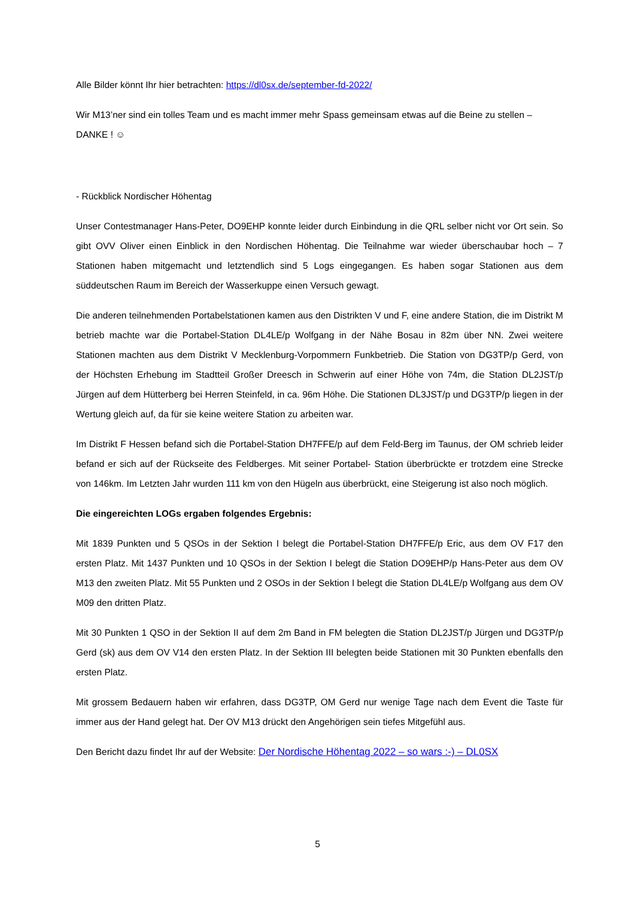Alle Bilder könnt Ihr hier betrachten: https://dl0sx.de/september-fd-2022/
Wir M13’ner sind ein tolles Team und es macht immer mehr Spass gemeinsam etwas auf die Beine zu stellen – DANKE ! ☺
- Rückblick Nordischer Höhentag
Unser Contestmanager Hans-Peter, DO9EHP konnte leider durch Einbindung in die QRL selber nicht vor Ort sein. So gibt OVV Oliver einen Einblick in den Nordischen Höhentag. Die Teilnahme war wieder überschaubar hoch – 7 Stationen haben mitgemacht und letztendlich sind 5 Logs eingegangen. Es haben sogar Stationen aus dem süddeutschen Raum im Bereich der Wasserkuppe einen Versuch gewagt.
Die anderen teilnehmenden Portabelstationen kamen aus den Distrikten V und F, eine andere Station, die im Distrikt M betrieb machte war die Portabel-Station DL4LE/p Wolfgang in der Nähe Bosau in 82m über NN. Zwei weitere Stationen machten aus dem Distrikt V Mecklenburg-Vorpommern Funkbetrieb. Die Station von DG3TP/p Gerd, von der Höchsten Erhebung im Stadtteil Großer Dreesch in Schwerin auf einer Höhe von 74m, die Station DL2JST/p Jürgen auf dem Hütterberg bei Herren Steinfeld, in ca. 96m Höhe. Die Stationen DL3JST/p und DG3TP/p liegen in der Wertung gleich auf, da für sie keine weitere Station zu arbeiten war.
Im Distrikt F Hessen befand sich die Portabel-Station DH7FFE/p auf dem Feld-Berg im Taunus, der OM schrieb leider befand er sich auf der Rückseite des Feldberges. Mit seiner Portabel- Station überbrückte er trotzdem eine Strecke von 146km. Im Letzten Jahr wurden 111 km von den Hügeln aus überbrückt, eine Steigerung ist also noch möglich.
Die eingereichten LOGs ergaben folgendes Ergebnis:
Mit 1839 Punkten und 5 QSOs in der Sektion I belegt die Portabel-Station DH7FFE/p Eric, aus dem OV F17 den ersten Platz. Mit 1437 Punkten und 10 QSOs in der Sektion I belegt die Station DO9EHP/p Hans-Peter aus dem OV M13 den zweiten Platz. Mit 55 Punkten und 2 OSOs in der Sektion I belegt die Station DL4LE/p Wolfgang aus dem OV M09 den dritten Platz.
Mit 30 Punkten 1 QSO in der Sektion II auf dem 2m Band in FM belegten die Station DL2JST/p Jürgen und DG3TP/p Gerd (sk) aus dem OV V14 den ersten Platz. In der Sektion III belegten beide Stationen mit 30 Punkten ebenfalls den ersten Platz.
Mit grossem Bedauern haben wir erfahren, dass DG3TP, OM Gerd nur wenige Tage nach dem Event die Taste für immer aus der Hand gelegt hat. Der OV M13 drückt den Angehörigen sein tiefes Mitgefühl aus.
Den Bericht dazu findet Ihr auf der Website: Der Nordische Höhentag 2022 – so wars :-) – DL0SX
5